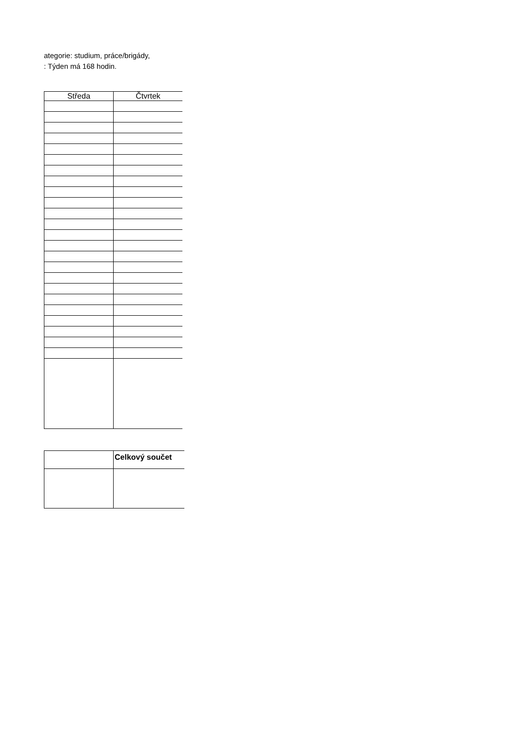ategorie: studium, práce/brigády,
: Týden má 168 hodin.
| Středa | Čtvrtek |
| --- | --- |
| | Celkový součet |